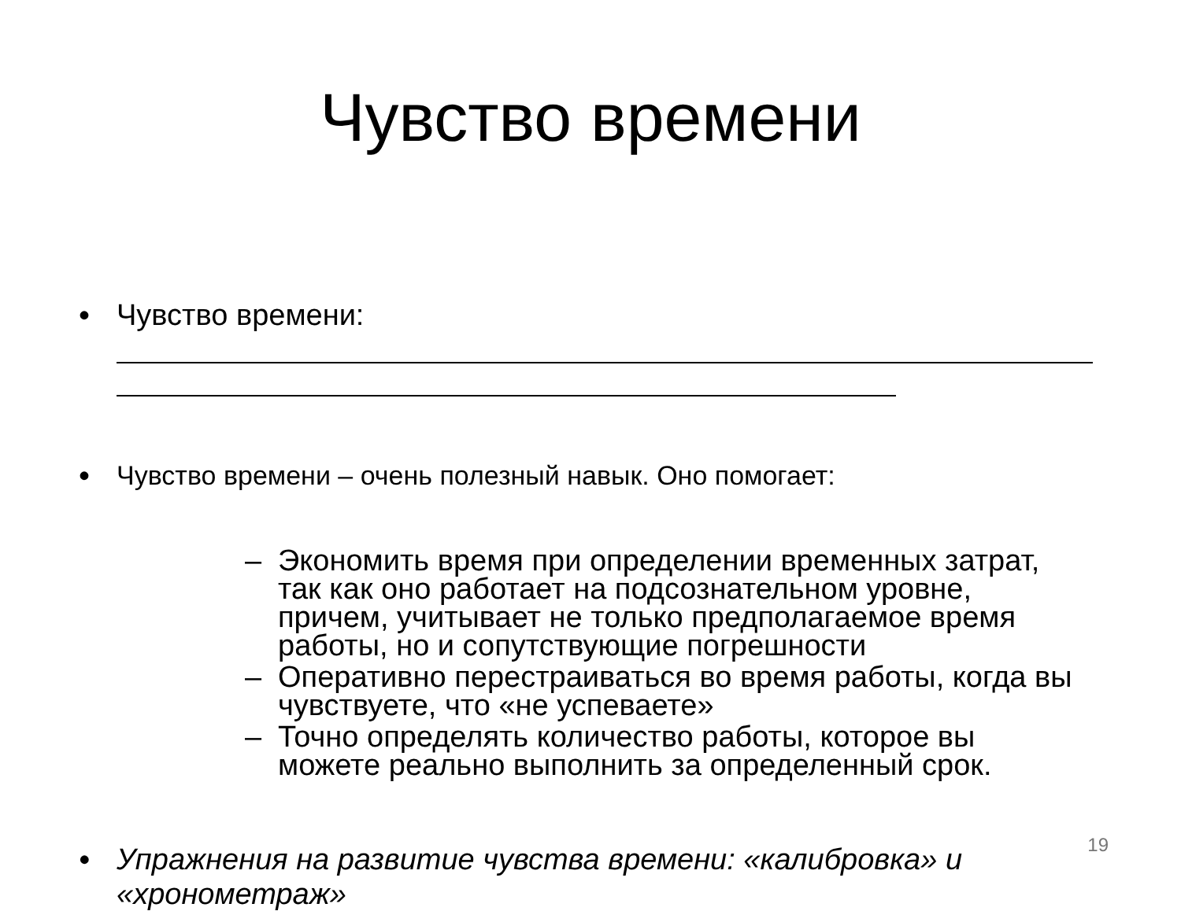Чувство времени
• Чувство времени:
• Чувство времени – очень полезный навык. Оно помогает:
– Экономить время при определении временных затрат, так как оно работает на подсознательном уровне, причем, учитывает не только предполагаемое время работы, но и сопутствующие погрешности
– Оперативно перестраиваться во время работы, когда вы чувствуете, что «не успеваете»
– Точно определять количество работы, которое вы можете реально выполнить за определенный срок.
• Упражнения на развитие чувства времени: «калибровка» и «хронометраж»
19